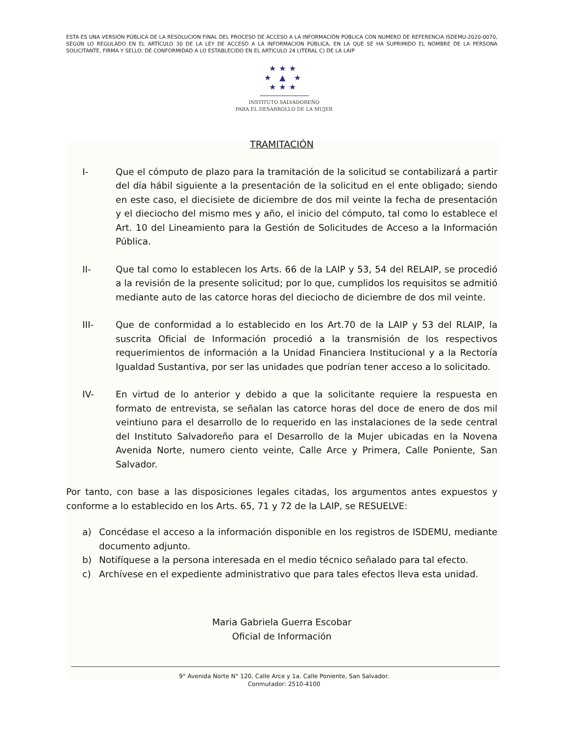ESTA ES UNA VERSIÓN PÚBLICA DE LA RESOLUCION FINAL DEL PROCESO DE ACCESO A LA INFORMACIÓN PÚBLICA CON NUMERO DE REFERENCIA ISDEMU-2020-0070, SEGÚN LO REGULADO EN EL ARTÍCULO 30 DE LA LEY DE ACCESO A LA INFORMACION PÚBLICA, EN LA QUE SE HA SUPRIMIDO EL NOMBRE DE LA PERSONA SOLICITANTE, FIRMA Y SELLO; DE CONFORMIDAD A LO ESTABLECIDO EN EL ARTICULO 24 LITERAL C) DE LA LAIP
★★★
★ ▲ ★
★★★
INSTITUTO SALVADOREÑO
PARA EL DESARROLLO DE LA MUJER
TRAMITACIÓN
I- Que el cómputo de plazo para la tramitación de la solicitud se contabilizará a partir del día hábil siguiente a la presentación de la solicitud en el ente obligado; siendo en este caso, el diecisiete de diciembre de dos mil veinte la fecha de presentación y el dieciocho del mismo mes y año, el inicio del cómputo, tal como lo establece el Art. 10 del Lineamiento para la Gestión de Solicitudes de Acceso a la Información Pública.
II- Que tal como lo establecen los Arts. 66 de la LAIP y 53, 54 del RELAIP, se procedió a la revisión de la presente solicitud; por lo que, cumplidos los requisitos se admitió mediante auto de las catorce horas del dieciocho de diciembre de dos mil veinte.
III- Que de conformidad a lo establecido en los Art.70 de la LAIP y 53 del RLAIP, la suscrita Oficial de Información procedió a la transmisión de los respectivos requerimientos de información a la Unidad Financiera Institucional y a la Rectoría Igualdad Sustantiva, por ser las unidades que podrían tener acceso a lo solicitado.
IV- En virtud de lo anterior y debido a que la solicitante requiere la respuesta en formato de entrevista, se señalan las catorce horas del doce de enero de dos mil veintiuno para el desarrollo de lo requerido en las instalaciones de la sede central del Instituto Salvadoreño para el Desarrollo de la Mujer ubicadas en la Novena Avenida Norte, numero ciento veinte, Calle Arce y Primera, Calle Poniente, San Salvador.
Por tanto, con base a las disposiciones legales citadas, los argumentos antes expuestos y conforme a lo establecido en los Arts. 65, 71 y 72 de la LAIP, se RESUELVE:
a) Concédase el acceso a la información disponible en los registros de ISDEMU, mediante documento adjunto.
b) Notifíquese a la persona interesada en el medio técnico señalado para tal efecto.
c) Archívese en el expediente administrativo que para tales efectos lleva esta unidad.
Maria Gabriela Guerra Escobar
Oficial de Información
9° Avenida Norte N° 120, Calle Arce y 1a. Calle Poniente, San Salvador.
Conmutador: 2510-4100